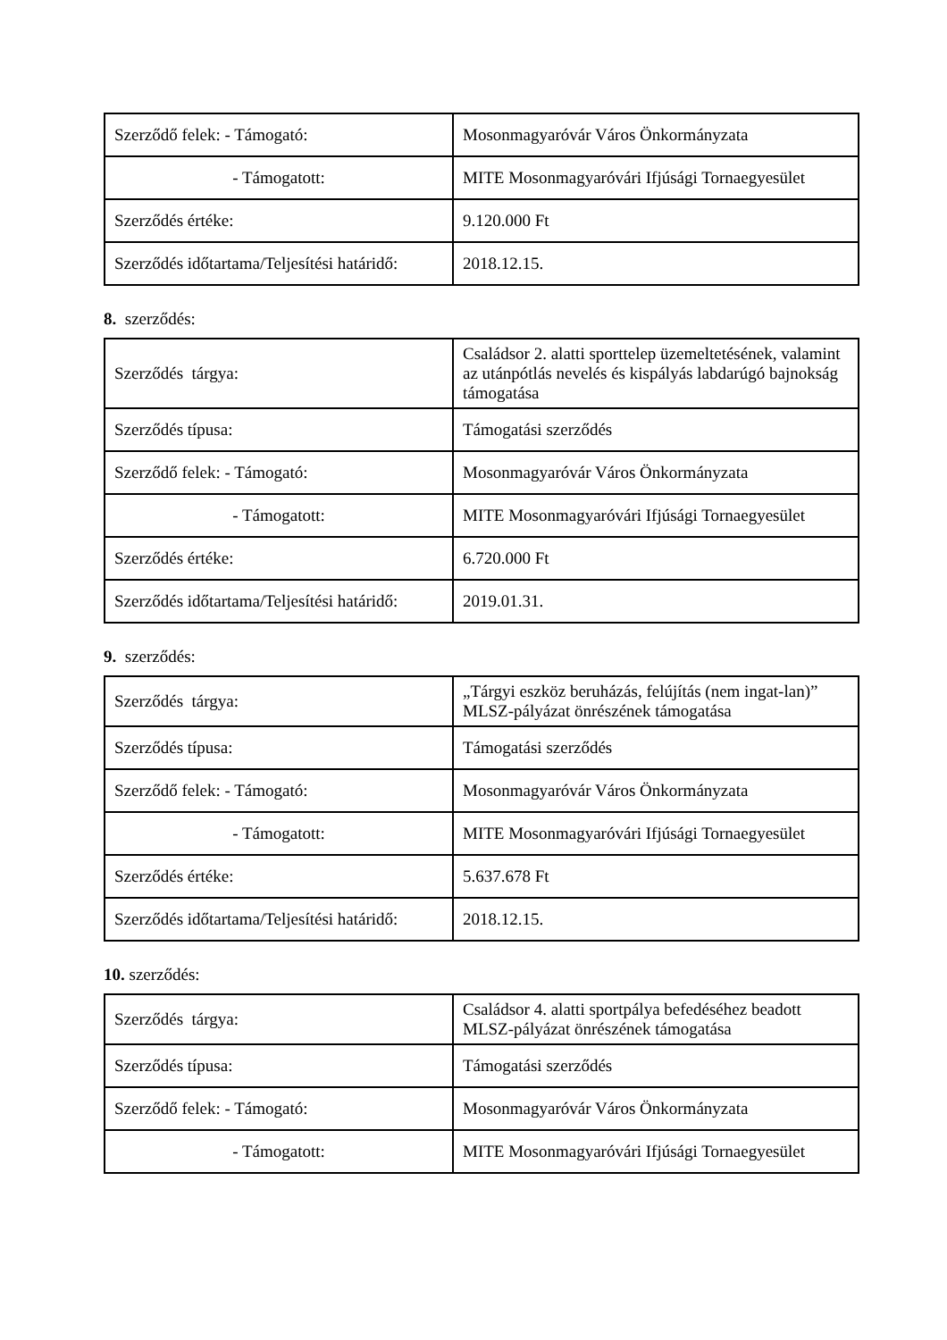| Szerződő felek: - Támogató: | Mosonmagyaróvár Város Önkormányzata |
| - Támogatott: | MITE Mosonmagyaróvári Ifjúsági Tornaegyesület |
| Szerződés értéke: | 9.120.000 Ft |
| Szerződés időtartama/Teljesítési határidő: | 2018.12.15. |
8. szerződés:
| Szerződés tárgya: | Családsor 2. alatti sporttelep üzemeltetésének, valamint az utánpótlás nevelés és kispályás labdarúgó bajnokság támogatása |
| Szerződés típusa: | Támogatási szerződés |
| Szerződő felek: - Támogató: | Mosonmagyaróvár Város Önkormányzata |
| - Támogatott: | MITE Mosonmagyaróvári Ifjúsági Tornaegyesület |
| Szerződés értéke: | 6.720.000 Ft |
| Szerződés időtartama/Teljesítési határidő: | 2019.01.31. |
9. szerződés:
| Szerződés tárgya: | „Tárgyi eszköz beruházás, felújítás (nem ingat-lan)” MLSZ-pályázat önrészének támogatása |
| Szerződés típusa: | Támogatási szerződés |
| Szerződő felek: - Támogató: | Mosonmagyaróvár Város Önkormányzata |
| - Támogatott: | MITE Mosonmagyaróvári Ifjúsági Tornaegyesület |
| Szerződés értéke: | 5.637.678 Ft |
| Szerződés időtartama/Teljesítési határidő: | 2018.12.15. |
10. szerződés:
| Szerződés tárgya: | Családsor 4. alatti sportpálya befedéséhez beadott MLSZ-pályázat önrészének támogatása |
| Szerződés típusa: | Támogatási szerződés |
| Szerződő felek: - Támogató: | Mosonmagyaróvár Város Önkormányzata |
| - Támogatott: | MITE Mosonmagyaróvári Ifjúsági Tornaegyesület |